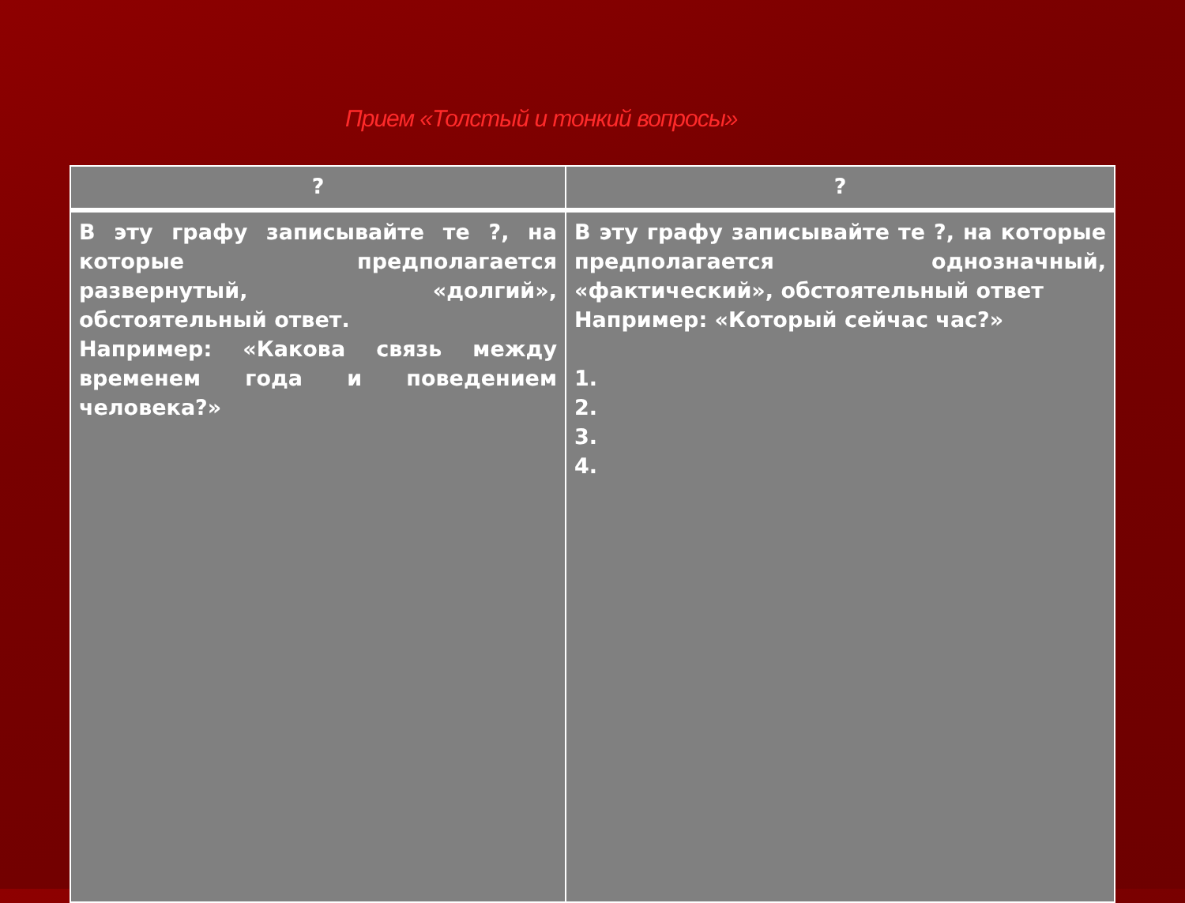Прием «Толстый и тонкий вопросы»
| ? | ? |
| --- | --- |
| В эту графу записывайте те ?, на которые предполагается развернутый, «долгий», обстоятельный ответ. Например: «Какова связь между временем года и поведением человека?» | В эту графу записывайте те ?, на которые предполагается однозначный, «фактический», обстоятельный ответ Например: «Который сейчас час?» 1. 2. 3. 4. |